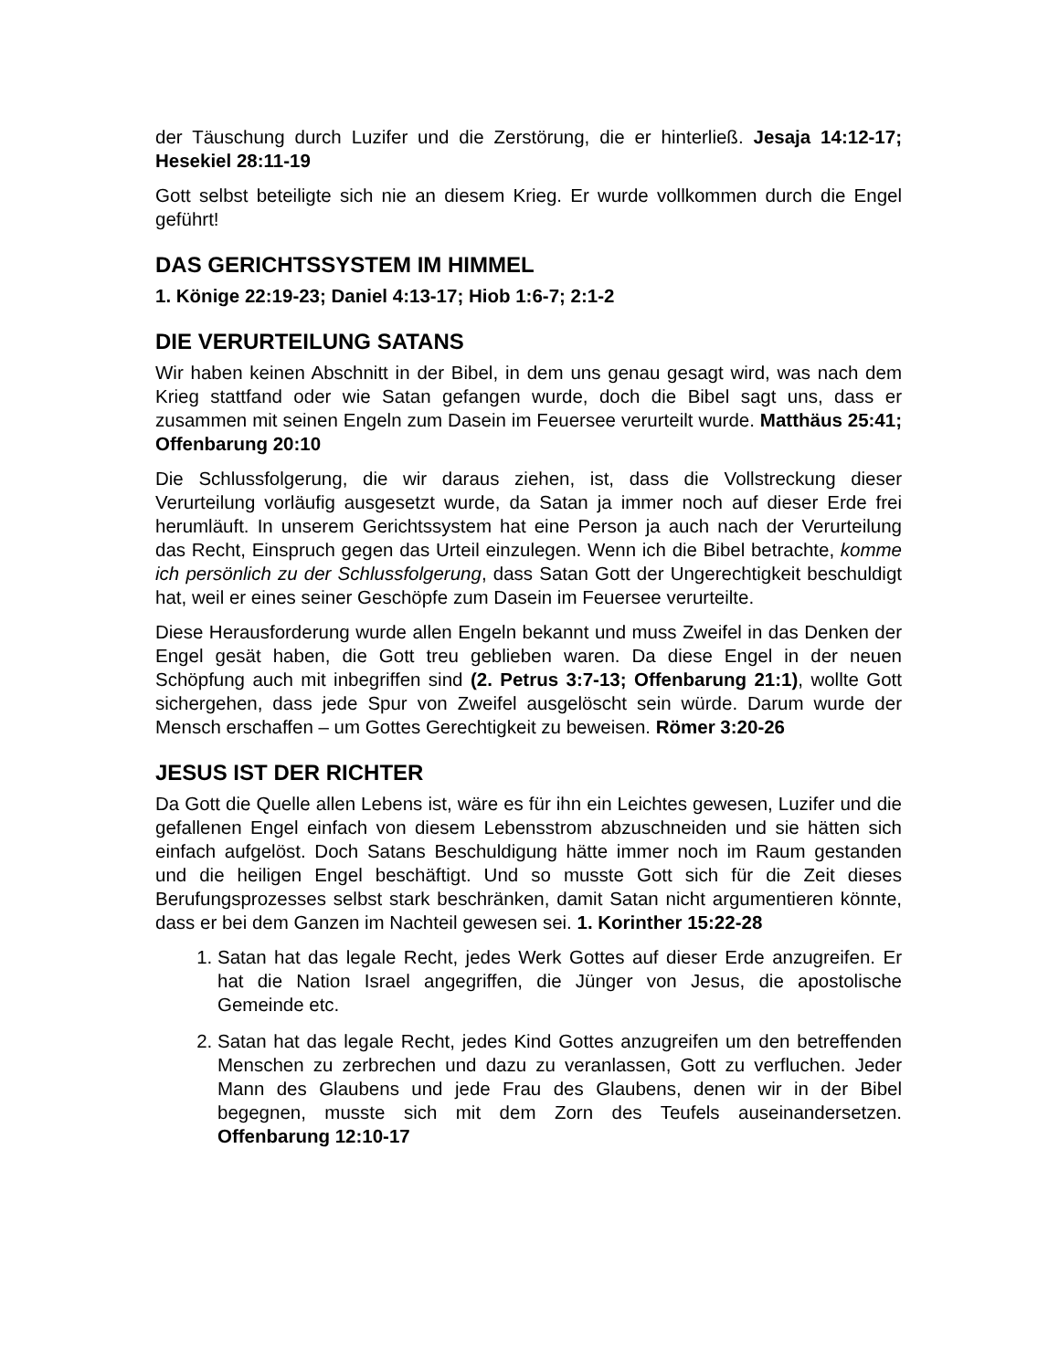der Täuschung durch Luzifer und die Zerstörung, die er hinterließ. Jesaja 14:12-17; Hesekiel 28:11-19
Gott selbst beteiligte sich nie an diesem Krieg. Er wurde vollkommen durch die Engel geführt!
DAS GERICHTSSYSTEM IM HIMMEL
1. Könige 22:19-23; Daniel 4:13-17; Hiob 1:6-7; 2:1-2
DIE VERURTEILUNG SATANS
Wir haben keinen Abschnitt in der Bibel, in dem uns genau gesagt wird, was nach dem Krieg stattfand oder wie Satan gefangen wurde, doch die Bibel sagt uns, dass er zusammen mit seinen Engeln zum Dasein im Feuersee verurteilt wurde. Matthäus 25:41; Offenbarung 20:10
Die Schlussfolgerung, die wir daraus ziehen, ist, dass die Vollstreckung dieser Verurteilung vorläufig ausgesetzt wurde, da Satan ja immer noch auf dieser Erde frei herumläuft. In unserem Gerichtssystem hat eine Person ja auch nach der Verurteilung das Recht, Einspruch gegen das Urteil einzulegen. Wenn ich die Bibel betrachte, komme ich persönlich zu der Schlussfolgerung, dass Satan Gott der Ungerechtigkeit beschuldigt hat, weil er eines seiner Geschöpfe zum Dasein im Feuersee verurteilte.
Diese Herausforderung wurde allen Engeln bekannt und muss Zweifel in das Denken der Engel gesät haben, die Gott treu geblieben waren. Da diese Engel in der neuen Schöpfung auch mit inbegriffen sind (2. Petrus 3:7-13; Offenbarung 21:1), wollte Gott sichergehen, dass jede Spur von Zweifel ausgelöscht sein würde. Darum wurde der Mensch erschaffen – um Gottes Gerechtigkeit zu beweisen. Römer 3:20-26
JESUS IST DER RICHTER
Da Gott die Quelle allen Lebens ist, wäre es für ihn ein Leichtes gewesen, Luzifer und die gefallenen Engel einfach von diesem Lebensstrom abzuschneiden und sie hätten sich einfach aufgelöst. Doch Satans Beschuldigung hätte immer noch im Raum gestanden und die heiligen Engel beschäftigt. Und so musste Gott sich für die Zeit dieses Berufungsprozesses selbst stark beschränken, damit Satan nicht argumentieren könnte, dass er bei dem Ganzen im Nachteil gewesen sei. 1. Korinther 15:22-28
1. Satan hat das legale Recht, jedes Werk Gottes auf dieser Erde anzugreifen. Er hat die Nation Israel angegriffen, die Jünger von Jesus, die apostolische Gemeinde etc.
2. Satan hat das legale Recht, jedes Kind Gottes anzugreifen um den betreffenden Menschen zu zerbrechen und dazu zu veranlassen, Gott zu verfluchen. Jeder Mann des Glaubens und jede Frau des Glaubens, denen wir in der Bibel begegnen, musste sich mit dem Zorn des Teufels auseinandersetzen. Offenbarung 12:10-17